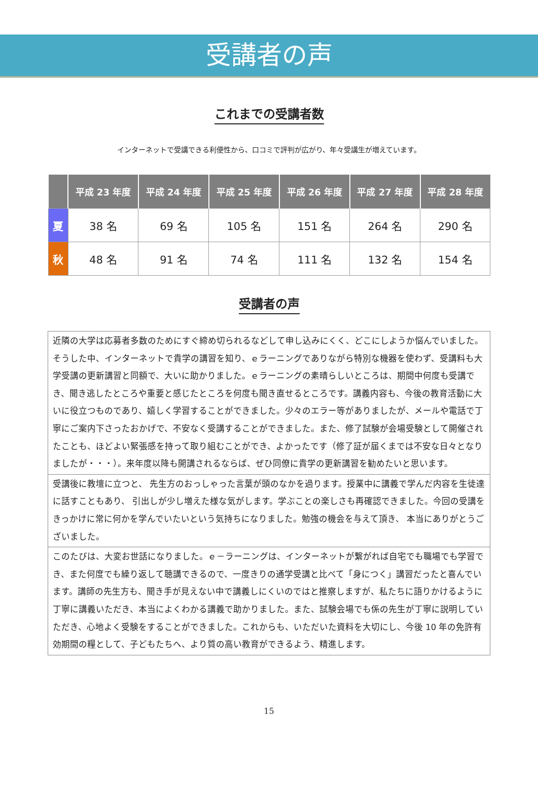受講者の声
これまでの受講者数
インターネットで受講できる利便性から、口コミで評判が広がり、年々受講生が増えています。
| | 平成 23 年度 | 平成 24 年度 | 平成 25 年度 | 平成 26 年度 | 平成 27 年度 | 平成 28 年度 |
| --- | --- | --- | --- | --- | --- | --- |
| 夏 | 38 名 | 69 名 | 105 名 | 151 名 | 264 名 | 290 名 |
| 秋 | 48 名 | 91 名 | 74 名 | 111 名 | 132 名 | 154 名 |
受講者の声
| 近隣の大学は応募者多数のためにすぐ締め切られるなどして申し込みにくく、どこにしようか悩んでいました。そうした中、インターネットで貴学の講習を知り、ｅラーニングでありながら特別な機器を使わず、受講料も大学受講の更新講習と同額で、大いに助かりました。ｅラーニングの素晴らしいところは、期間中何度も受講でき、聞き逃したところや重要と感じたところを何度も聞き直せるところです。講義内容も、今後の教育活動に大いに役立つものであり、嬉しく学習することができました。少々のエラー等がありましたが、メールや電話で丁寧にご案内下さったおかげで、不安なく受講することができました。また、修了試験が会場受験として開催されたことも、ほどよい緊張感を持って取り組むことができ、よかったです（修了証が届くまでは不安な日々となりましたが・・・）。来年度以降も開講されるならば、ぜひ同僚に貴学の更新講習を勧めたいと思います。 |
| 受講後に教壇に立つと、 先生方のおっしゃった言葉が頭のなかを過ります。授業中に講義で学んだ内容を生徒達に話すこともあり、 引出しが少し増えた様な気がします。学ぶことの楽しさも再確認できました。今回の受講をきっかけに常に何かを学んでいたいという気持ちになりました。勉強の機会を与えて頂き、 本当にありがとうございました。 |
| このたびは、大変お世話になりました。ｅ－ラーニングは、インターネットが繋がれば自宅でも職場でも学習でき、また何度でも繰り返して聴講できるので、一度きりの通学受講と比べて「身につく」講習だったと喜んでいます。講師の先生方も、聞き手が見えない中で講義しにくいのではと推察しますが、私たちに語りかけるように丁寧に講義いただき、本当によくわかる講義で助かりました。また、試験会場でも係の先生が丁寧に説明していただき、心地よく受験をすることができました。これからも、いただいた資料を大切にし、今後 10 年の免許有効期間の糧として、子どもたちへ、より質の高い教育ができるよう、精進します。 |
15